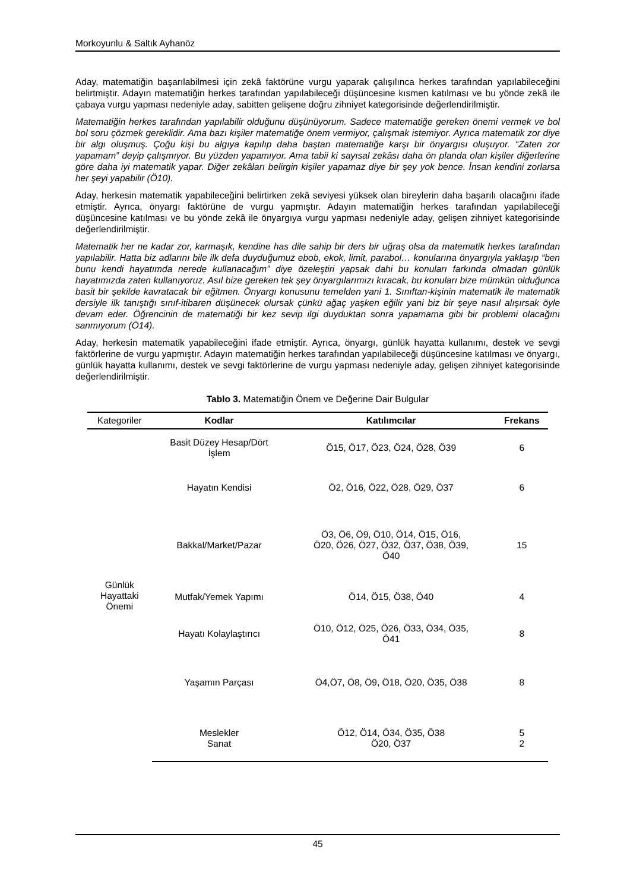Morkoyunlu & Saltık Ayhanöz
Aday, matematiğin başarılabilmesi için zekâ faktörüne vurgu yaparak çalışılınca herkes tarafından yapılabileceğini belirtmiştir. Adayın matematiğin herkes tarafından yapılabileceği düşüncesine kısmen katılması ve bu yönde zekâ ile çabaya vurgu yapması nedeniyle aday, sabitten gelişene doğru zihniyet kategorisinde değerlendirilmiştir.
Matematiğin herkes tarafından yapılabilir olduğunu düşünüyorum. Sadece matematiğe gereken önemi vermek ve bol bol soru çözmek gereklidir. Ama bazı kişiler matematiğe önem vermiyor, çalışmak istemiyor. Ayrıca matematik zor diye bir algı oluşmuş. Çoğu kişi bu algıya kapılıp daha baştan matematiğe karşı bir önyargısı oluşuyor. “Zaten zor yapamam” deyip çalışmıyor. Bu yüzden yapamıyor. Ama tabii ki sayısal zekâsı daha ön planda olan kişiler diğerlerine göre daha iyi matematik yapar. Diğer zekâları belirgin kişiler yapamaz diye bir şey yok bence. İnsan kendini zorlarsa her şeyi yapabilir (Ö10).
Aday, herkesin matematik yapabileceğini belirtirken zekâ seviyesi yüksek olan bireylerin daha başarılı olacağını ifade etmiştir. Ayrıca, önyargı faktörüne de vurgu yapmıştır. Adayın matematiğin herkes tarafından yapılabileceği düşüncesine katılması ve bu yönde zekâ ile önyargıya vurgu yapması nedeniyle aday, gelişen zihniyet kategorisinde değerlendirilmiştir.
Matematik her ne kadar zor, karmaşık, kendine has dile sahip bir ders bir uğraş olsa da matematik herkes tarafından yapılabilir. Hatta biz adlarını bile ilk defa duyduğumuz ebob, ekok, limit, parabol… konularına önyargıyla yaklaşıp “ben bunu kendi hayatımda nerede kullanacağım” diye özeleştiri yapsak dahi bu konuları farkında olmadan günlük hayatımızda zaten kullanıyoruz. Asıl bize gereken tek şey önyargılarımızı kıracak, bu konuları bize mümkün olduğunca basit bir şekilde kavratacak bir eğitmen. Önyargı konusunu temelden yani 1. Sınıftan-kişinin matematik ile matematik dersiyle ilk tanıştığı sınıf-itibaren düşünecek olursak çünkü ağaç yaşken eğilir yani biz bir şeye nasıl alışırsak öyle devam eder. Öğrencinin de matematiği bir kez sevip ilgi duyduktan sonra yapamama gibi bir problemi olacağını sanmıyorum (Ö14).
Aday, herkesin matematik yapabileceğini ifade etmiştir. Ayrıca, önyargı, günlük hayatta kullanımı, destek ve sevgi faktörlerine de vurgu yapmıştır. Adayın matematiğin herkes tarafından yapılabileceği düşüncesine katılması ve önyargı, günlük hayatta kullanımı, destek ve sevgi faktörlerine de vurgu yapması nedeniyle aday, gelişen zihniyet kategorisinde değerlendirilmiştir.
Tablo 3. Matematiğin Önem ve Değerine Dair Bulgular
| Kategoriler | Kodlar | Katılımcılar | Frekans |
| --- | --- | --- | --- |
| Günlük Hayattaki Önemi | Basit Düzey Hesap/Dört İşlem | Ö15, Ö17, Ö23, Ö24, Ö28, Ö39 | 6 |
| | Hayatın Kendisi | Ö2, Ö16, Ö22, Ö28, Ö29, Ö37 | 6 |
| | Bakkal/Market/Pazar | Ö3, Ö6, Ö9, Ö10, Ö14, Ö15, Ö16, Ö20, Ö26, Ö27, Ö32, Ö37, Ö38, Ö39, Ö40 | 15 |
| | Mutfak/Yemek Yapımı | Ö14, Ö15, Ö38, Ö40 | 4 |
| | Hayatı Kolaylaştırıcı | Ö10, Ö12, Ö25, Ö26, Ö33, Ö34, Ö35, Ö41 | 8 |
| | Yaşamın Parçası | Ö4,Ö7, Ö8, Ö9, Ö18, Ö20, Ö35, Ö38 | 8 |
| | Meslekler | Ö12, Ö14, Ö34, Ö35, Ö38 | 5 |
| | Sanat | Ö20, Ö37 | 2 |
45